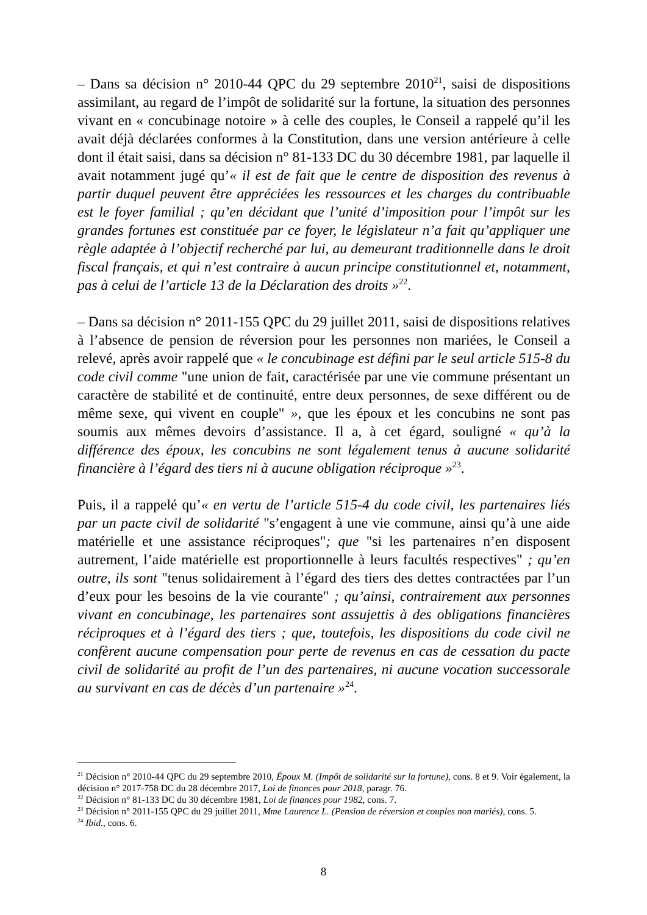– Dans sa décision n° 2010-44 QPC du 29 septembre 2010<sup>21</sup>, saisi de dispositions assimilant, au regard de l’impôt de solidarité sur la fortune, la situation des personnes vivant en « concubinage notoire » à celle des couples, le Conseil a rappelé qu’il les avait déjà déclarées conformes à la Constitution, dans une version antérieure à celle dont il était saisi, dans sa décision n° 81-133 DC du 30 décembre 1981, par laquelle il avait notamment jugé qu’« il est de fait que le centre de disposition des revenus à partir duquel peuvent être appréciées les ressources et les charges du contribuable est le foyer familial ; qu’en décidant que l’unité d’imposition pour l’impôt sur les grandes fortunes est constituée par ce foyer, le législateur n’a fait qu’appliquer une règle adaptée à l’objectif recherché par lui, au demeurant traditionnelle dans le droit fiscal français, et qui n’est contraire à aucun principe constitutionnel et, notamment, pas à celui de l’article 13 de la Déclaration des droits »<sup>22</sup>.
– Dans sa décision n° 2011-155 QPC du 29 juillet 2011, saisi de dispositions relatives à l’absence de pension de réversion pour les personnes non mariées, le Conseil a relevé, après avoir rappelé que « le concubinage est défini par le seul article 515-8 du code civil comme "une union de fait, caractérisée par une vie commune présentant un caractère de stabilité et de continuité, entre deux personnes, de sexe différent ou de même sexe, qui vivent en couple" », que les époux et les concubins ne sont pas soumis aux mêmes devoirs d’assistance. Il a, à cet égard, souligné « qu’à la différence des époux, les concubins ne sont légalement tenus à aucune solidarité financière à l’égard des tiers ni à aucune obligation réciproque »<sup>23</sup>.
Puis, il a rappelé qu’« en vertu de l’article 515-4 du code civil, les partenaires liés par un pacte civil de solidarité "s’engagent à une vie commune, ainsi qu’à une aide matérielle et une assistance réciproques"; que "si les partenaires n’en disposent autrement, l’aide matérielle est proportionnelle à leurs facultés respectives" ; qu’en outre, ils sont "tenus solidairement à l’égard des tiers des dettes contractées par l’un d’eux pour les besoins de la vie courante" ; qu’ainsi, contrairement aux personnes vivant en concubinage, les partenaires sont assujettis à des obligations financières réciproques et à l’égard des tiers ; que, toutefois, les dispositions du code civil ne confèrent aucune compensation pour perte de revenus en cas de cessation du pacte civil de solidarité au profit de l’un des partenaires, ni aucune vocation successorale au survivant en cas de décès d’un partenaire »<sup>24</sup>.
<sup>21</sup> Décision n° 2010-44 QPC du 29 septembre 2010, Époux M. (Impôt de solidarité sur la fortune), cons. 8 et 9. Voir également, la décision n° 2017-758 DC du 28 décembre 2017, Loi de finances pour 2018, paragr. 76.
<sup>22</sup> Décision n° 81-133 DC du 30 décembre 1981, Loi de finances pour 1982, cons. 7.
<sup>23</sup> Décision n° 2011-155 QPC du 29 juillet 2011, Mme Laurence L. (Pension de réversion et couples non mariés), cons. 5.
<sup>24</sup> Ibid., cons. 6.
8